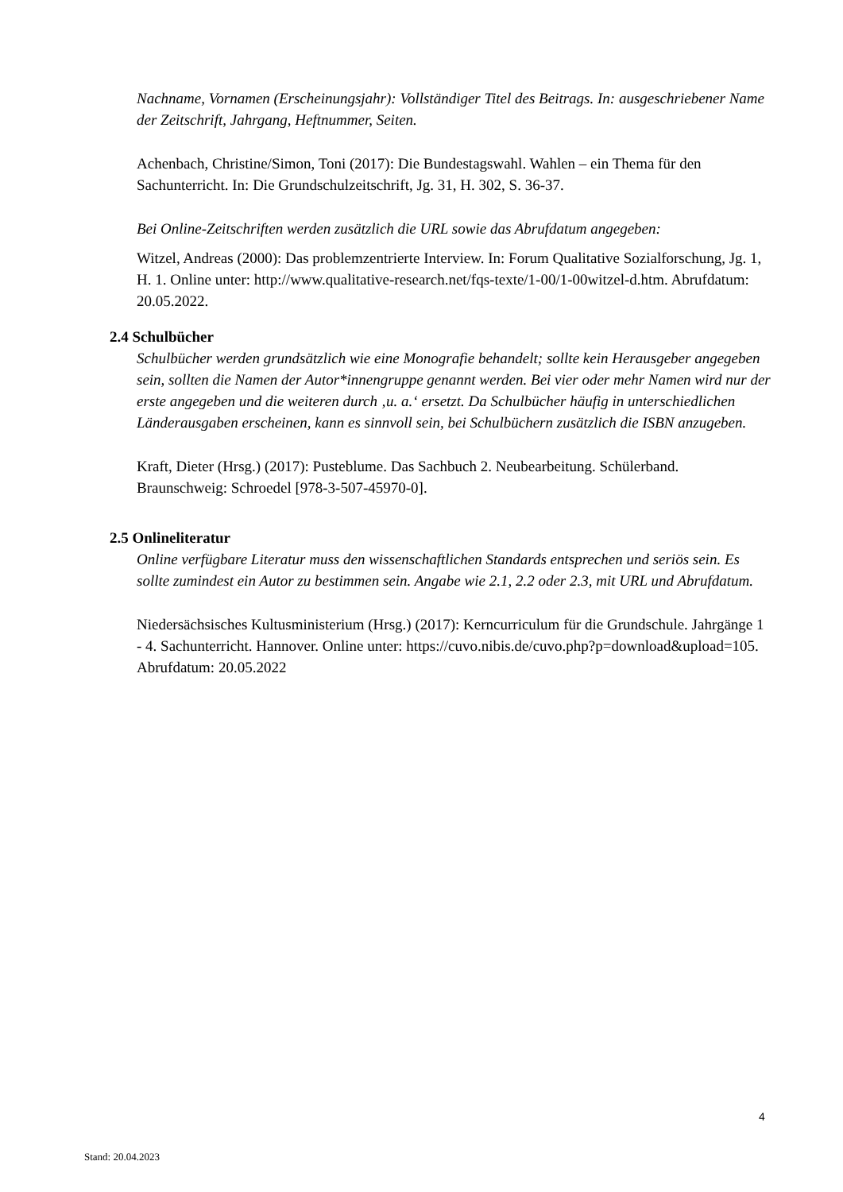Nachname, Vornamen (Erscheinungsjahr): Vollständiger Titel des Beitrags. In: ausgeschriebener Name der Zeitschrift, Jahrgang, Heftnummer, Seiten.
Achenbach, Christine/Simon, Toni (2017): Die Bundestagswahl. Wahlen – ein Thema für den Sachunterricht. In: Die Grundschulzeitschrift, Jg. 31, H. 302, S. 36-37.
Bei Online-Zeitschriften werden zusätzlich die URL sowie das Abrufdatum angegeben:
Witzel, Andreas (2000): Das problemzentrierte Interview. In: Forum Qualitative Sozialforschung, Jg. 1, H. 1. Online unter: http://www.qualitative-research.net/fqs-texte/1-00/1-00witzel-d.htm. Abrufdatum: 20.05.2022.
2.4 Schulbücher
Schulbücher werden grundsätzlich wie eine Monografie behandelt; sollte kein Herausgeber angegeben sein, sollten die Namen der Autor*innengruppe genannt werden. Bei vier oder mehr Namen wird nur der erste angegeben und die weiteren durch ‚u. a.‘ ersetzt. Da Schulbücher häufig in unterschiedlichen Länderausgaben erscheinen, kann es sinnvoll sein, bei Schulbüchern zusätzlich die ISBN anzugeben.
Kraft, Dieter (Hrsg.) (2017): Pusteblume. Das Sachbuch 2. Neubearbeitung. Schülerband. Braunschweig: Schroedel [978-3-507-45970-0].
2.5 Onlineliteratur
Online verfügbare Literatur muss den wissenschaftlichen Standards entsprechen und seriös sein. Es sollte zumindest ein Autor zu bestimmen sein. Angabe wie 2.1, 2.2 oder 2.3, mit URL und Abrufdatum.
Niedersächsisches Kultusministerium (Hrsg.) (2017): Kerncurriculum für die Grundschule. Jahrgänge 1 - 4. Sachunterricht. Hannover. Online unter: https://cuvo.nibis.de/cuvo.php?p=download&upload=105. Abrufdatum: 20.05.2022
4
Stand: 20.04.2023